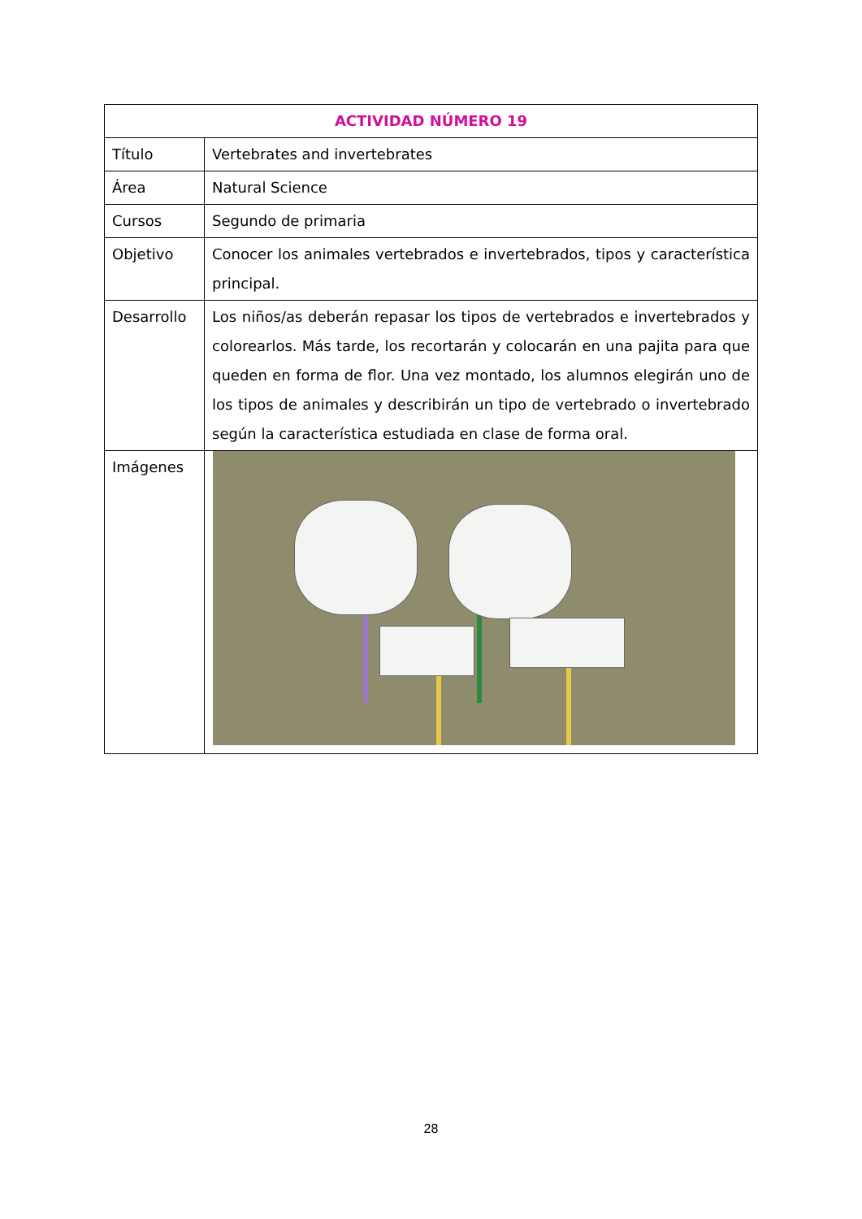| ACTIVIDAD NÚMERO 19 | |
| --- | --- |
| Título | Vertebrates and invertebrates |
| Área | Natural Science |
| Cursos | Segundo de primaria |
| Objetivo | Conocer los animales vertebrados e invertebrados, tipos y característica principal. |
| Desarrollo | Los niños/as deberán repasar los tipos de vertebrados e invertebrados y colorearlos. Más tarde, los recortarán y colocarán en una pajita para que queden en forma de flor. Una vez montado, los alumnos elegirán uno de los tipos de animales y describirán un tipo de vertebrado o invertebrado según la característica estudiada en clase de forma oral. |
| Imágenes | |
28